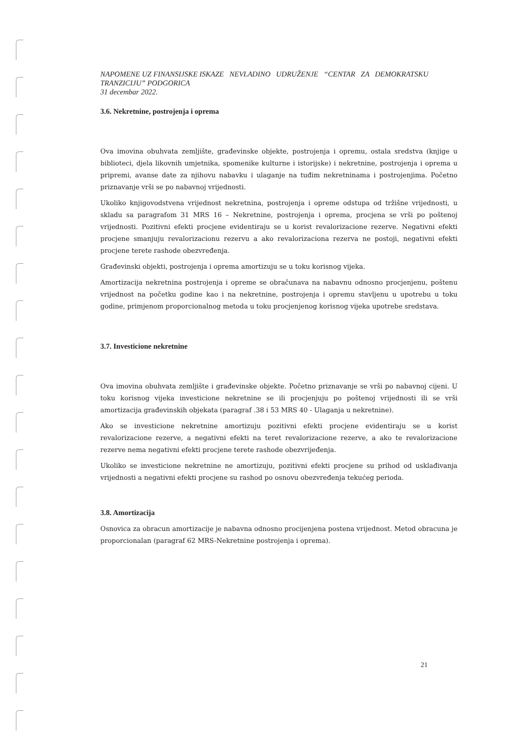NAPOMENE UZ FINANSIJSKE ISKAZE NEVLADINO UDRUŽENJE “CENTAR ZA DEMOKRATSKU TRANZICIJU” PODGORICA
31 decembar 2022.
3.6. Nekretnine, postrojenja i oprema
Ova imovina obuhvata zemljište, građevinske objekte, postrojenja i opremu, ostala sredstva (knjige u biblioteci, djela likovnih umjetnika, spomenike kulturne i istorijske) i nekretnine, postrojenja i oprema u pripremi, avanse date za njihovu nabavku i ulaganje na tuđim nekretninama i postrojenjima. Početno priznavanje vrši se po nabavnoj vrijednosti.
Ukoliko knjigovodstvena vrijednost nekretnina, postrojenja i opreme odstupa od tržišne vrijednosti, u skladu sa paragrafom 31 MRS 16 – Nekretnine, postrojenja i oprema, procjena se vrši po poštenoj vrijednosti. Pozitivni efekti procjene evidentiraju se u korist revalorizacione rezerve. Negativni efekti procjene smanjuju revalorizacionu rezervu a ako revalorizaciona rezerva ne postoji, negativni efekti procjene terete rashode obezvređenja.
Građevinski objekti, postrojenja i oprema amortizuju se u toku korisnog vijeka.
Amortizacija nekretnina postrojenja i opreme se obračunava na nabavnu odnosno procjenjenu, poštenu vrijednost na početku godine kao i na nekretnine, postrojenja i opremu stavljenu u upotrebu u toku godine, primjenom proporcionalnog metoda u toku procjenjenog korisnog vijeka upotrebe sredstava.
3.7. Investicione nekretnine
Ova imovina obuhvata zemljište i građevinske objekte. Početno priznavanje se vrši po nabavnoj cijeni. U toku korisnog vijeka investicione nekretnine se ili procjenjuju po poštenoj vrijednosti ili se vrši amortizacija građevinskih objekata (paragraf .38 i 53 MRS 40 - Ulaganja u nekretnine).
Ako se investicione nekretnine amortizuju pozitivni efekti procjene evidentiraju se u korist revalorizacione rezerve, a negativni efekti na teret revalorizacione rezerve, a ako te revalorizacione rezerve nema negativni efekti procjene terete rashode obezvrijeđenja.
Ukoliko se investicione nekretnine ne amortizuju, pozitivni efekti procjene su prihod od usklađivanja vrijednosti a negativni efekti procjene su rashod po osnovu obezvređenja tekućeg perioda.
3.8. Amortizacija
Osnovica za obracun amortizacije je nabavna odnosno procijenjena postena vrijednost. Metod obracuna je proporcionalan (paragraf 62 MRS-Nekretnine postrojenja i oprema).
21